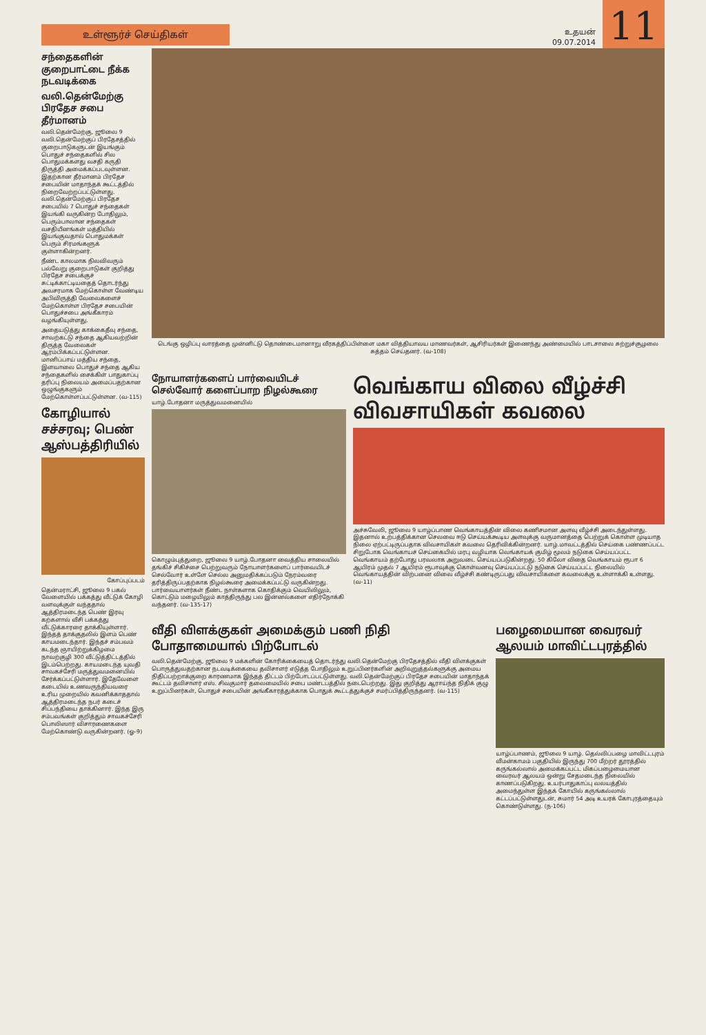உள்ளூர்ச் செய்திகள்
உதயன்
09.07.2014
11
சந்தைகளின் குறைபாட்டை நீக்க நடவடிக்கை
வலி.தென்மேற்கு பிரதேச சபை தீர்மானம்
வலி.தென்மேற்கு, ஜூலை 9 வலி.தென்மேற்குப் பிரதேசத்தில் குறைபாடுகளுடன் இயங்கும் பொதுச் சந்தைகளில் சில பொதுமக்களது வசதி கருதி திருத்தி அமைக்கப்படவுள்ளன. இதற்கான தீர்மானம் பிரதேச சபையின் மாதாந்தக் கூட்டத்தில் நிறைவேற்றப்பட்டுள்ளது. வலி.தென்மேற்குப் பிரதேச சபையில் 7 பொதுச் சந்தைகள் இயங்கி வருகின்ற போதிலும், பெரும்பாலான சந்தைகள் வசதியீனங்கள் மத்தியில் இயங்குவதால் பொதுமக்கள் பெரும் சிரமங்களுக் குள்ளாகின்றனர்.
நீண்ட காலமாக நிலவிவரும் பல்வேறு குறைபாடுகள் குறித்து பிரதேச சபைக்குச் சுட்டிக்காட்டியதைத் தொடர்ந்து அவசரமாக மேற்கொள்ள வேண்டிய அபிவிருத்தி வேலைகளைச் மேற்கொள்ள பிரதேச சபையின் பொதுச்சபை அங்கீகாரம் வழங்கியுள்ளது.
அதையடுத்து காக்கைதீவு சந்தை, சாவற்கட்டு சந்தை ஆகியவற்றின் திருத்த வேலைகள் ஆரம்பிக்கப்பட்டுள்ளன. மானிப்பாய் மத்திய சந்தை, இளவாலை பொதுச் சந்தை ஆகிய சந்தைகளில் சைக்கிள் பாதுகாப்பு தரிப்பு நிலையம் அமைப்பதற்கான ஒழுங்குகளும் மேற்கொள்ளப்பட்டுள்ளன. (வ-115)
கோழியால் சச்சரவு; பெண் ஆஸ்பத்திரியில்
கோப்புப்படம்
தென்மராட்சி, ஜூலை 9 பகல் வேளையில் பக்கத்து வீட்டுக் கோழி வளவுக்குள் வந்ததால் ஆத்திரமடைந்த பெண் இரவு கற்களால் வீசி பக்கத்து வீட்டுக்காரரை தாக்கியுள்ளார். இந்தத் தாக்குதலில் இளம் பெண் காயமடைந்தார். இந்தச் சம்பவம் கடந்த ஞாயிற்றுக்கிழமை நாவற்குழி 300 வீட்டுத்திட்டத்தில் இடம்பெற்றது. காயமடைந்த யுவதி சாவகச்சேரி மருத்துவமனையில் சேர்க்கப்பட்டுள்ளார். இதேவேளை கடையில் உணவருந்தியவரை உரிய முறையில் கவனிக்காததால் ஆத்திரமடைந்த நபர் கடைச் சிப்பந்தியை தாக்கினார். இந்த இரு சம்பவங்கள் குறித்தும் சாவகச்சேரி பொலிஸார் விசாரணைகளை மேற்கொண்டு வருகின்றனர். (ஓ-9)
டெங்கு ஒழிப்பு வாரத்தை முன்னிட்டு தொண்டைமானாறு வீரகத்திப்பிள்ளை மகா வித்தியாலய மாணவர்கள், ஆசிரியர்கள் இணைந்து அண்மையில் பாடசாலை சுற்றுச்சூழலை சுத்தம் செய்தனர். (வ-108)
நோயாளர்களைப் பார்வையிடச் செல்வோர் களைப்பாற நிழல்கூரை
யாழ்.போதனா மருத்துவமனையில்
கொழும்புத்துறை, ஜூலை 9 யாழ்.போதனா வைத்திய சாலையில் தங்கிச் சிகிச்சை பெற்றுவரும் நோயாளர்களைப் பார்வையிடச் செல்வோர் உள்ளே செல்ல அனுமதிக்கப்படும் நேரம்வரை தரித்திருப்பதற்காக நிழல்கூரை அமைக்கப்பட்டு வருகின்றது. பார்வையாளர்கள் நீண்ட நாள்களாக கொதிக்கும் வெயிலிலும், கொட்டும் மழையிலும் காத்திருந்து பல இன்னல்களை எதிர்நோக்கி வந்தனர். (வ-135-17)
வெங்காய விலை வீழ்ச்சி விவசாயிகள் கவலை
அச்சுவேலி, ஜூலை 9 யாழ்ப்பாண வெங்காயத்தின் விலை கணிசமான அளவு வீழ்ச்சி அடைந்துள்ளது. இதனால் உற்பத்திக்கான செலவை ஈடு செய்யக்கூடிய அளவுக்கு வருமானத்தை பெற்றுக் கொள்ள முடியாத நிலை ஏற்பட்டிருப்பதாக விவசாயிகள் கவலை தெரிவிக்கின்றனர். யாழ்.மாவட்டத்தில் செய்கை பண்ணப்பட்ட சிறுபோக வெங்காயச் செய்கையில் மரபு வழியாக வெங்காயக் குமிழ் மூலம் நடுகை செய்யப்பட்ட வெங்காயம் தற்போது பரவலாக அறுவடை செய்யப்படுகின்றது. 50 கிலோ விதை வெங்காயம் ரூபா 6 ஆயிரம் முதல் 7 ஆயிரம் ரூபாவுக்கு கொள்வனவு செய்யப்பட்டு நடுகை செய்யப்பட்ட நிலையில் வெங்காயத்தின் விற்பனை விலை வீழ்ச்சி கண்டிருப்பது விவசாயிகளை கவலைக்கு உள்ளாக்கி உள்ளது. (வ-11)
வீதி விளக்குகள் அமைக்கும் பணி நிதி போதாமையால் பிற்போடல்
வலி.தென்மேற்கு, ஜூலை 9 மக்களின் கோரிக்கையைத் தொடர்ந்து வலி.தென்மேற்கு பிரதேசத்தில் வீதி விளக்குகள் பொருத்துவதற்கான நடவடிக்கையை தவிசாளர் எடுத்த போதிலும் உறுப்பினர்களின் அறிவுறுத்தல்களுக்கு அமைய நிதிப்பற்றாக்குறை காரணமாக இந்தத் திட்டம் பிற்போடப்பட்டுள்ளது. வலி.தென்மேற்குப் பிரதேச சபையின் மாதாந்தக் கூட்டம் தவிசாளர் எஸ். சிவகுமார் தலைமையில் சபை மண்டபத்தில் நடைபெற்றது. இது குறித்து ஆராய்ந்த நிதிக் குழு உறுப்பினர்கள், பொதுச் சபையின் அங்கீகாரத்துக்காக பொதுக் கூட்டத்துக்குச் சமர்ப்பித்திருந்தனர். (வ-115)
பழைமையான வைரவர் ஆலயம் மாவிட்டபுரத்தில்
யாழ்ப்பாணம், ஜூலை 9 யாழ். தெல்லிப்பழை மாவிட்டபுரம் வீமன்காமம் பகுதியில் இருந்து 700 மீற்றர் தூரத்தில் கருங்கல்லால் அமைக்கப்பட்ட மிகப்பழைமையான வைரவர் ஆலயம் ஒன்று சேதமடைந்த நிலையில் காணப்படுகிறது. உயர்பாதுகாப்பு வலயத்தில் அமைந்துள்ள இந்தக் கோயில் கருங்கல்லால் கட்டப்பட்டுள்ளதுடன், சுமார் 54 அடி உயரக் கோபுரத்தையும் கொண்டுள்ளது. (ந-106)